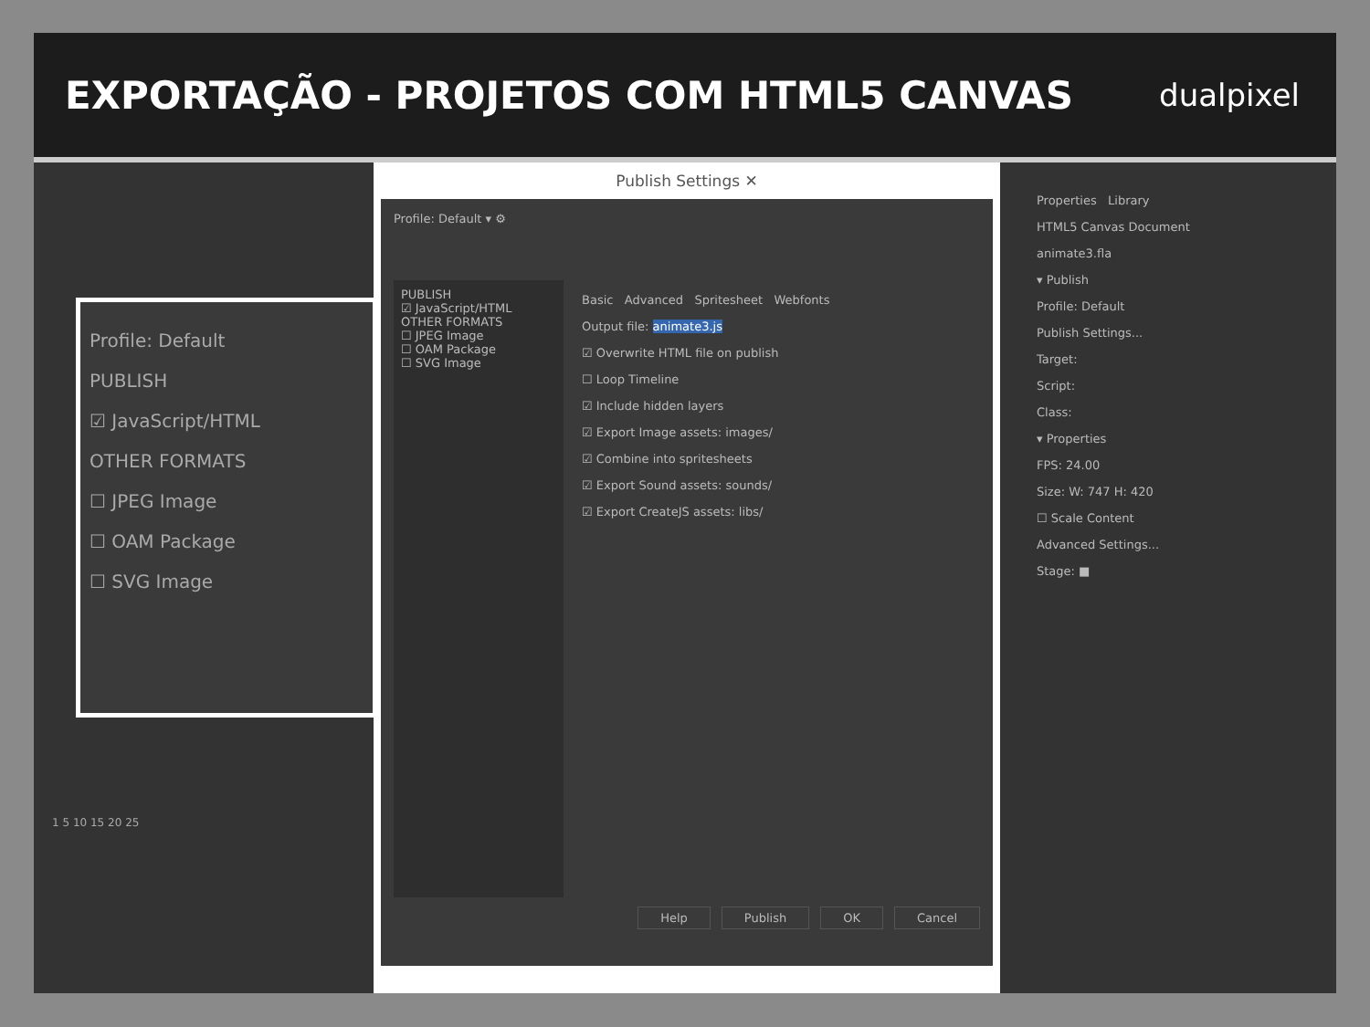EXPORTAÇÃO - PROJETOS COM HTML5 CANVAS
dualpixel
Profile: Default
PUBLISH
☑ JavaScript/HTML
OTHER FORMATS
☐ JPEG Image
☐ OAM Package
☐ SVG Image
1 5 10 15 20 25
Publish Settings ✕
Profile: Default ▾ ⚙
PUBLISH
☑ JavaScript/HTML
OTHER FORMATS
☐ JPEG Image
☐ OAM Package
☐ SVG Image
Basic Advanced Spritesheet Webfonts
Output file: animate3.js
☑ Overwrite HTML file on publish
☐ Loop Timeline
☑ Include hidden layers
☑ Export Image assets: images/
☑ Combine into spritesheets
☑ Export Sound assets: sounds/
☑ Export CreateJS assets: libs/
Help Publish OK Cancel
Properties Library
HTML5 Canvas Document
animate3.fla
▾ Publish
Profile: Default
Publish Settings...
Target:
Script:
Class:
▾ Properties
FPS: 24.00
Size: W: 747 H: 420
☐ Scale Content
Advanced Settings...
Stage: ■